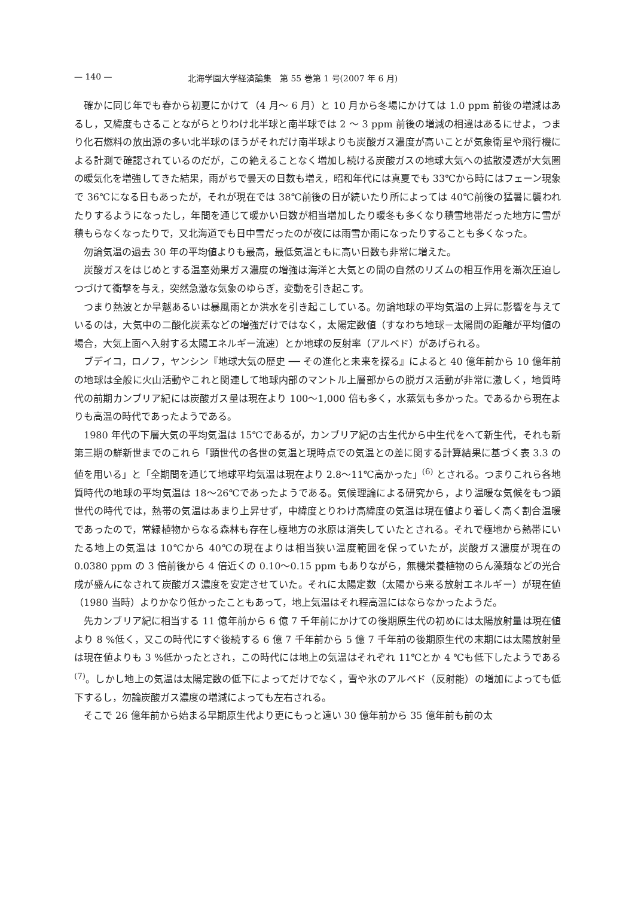— 140 — 北海学園大学経済論集　第 55 巻第 1 号(2007 年 6 月)
確かに同じ年でも春から初夏にかけて（4 月～ 6 月）と 10 月から冬場にかけては 1.0 ppm 前後の増減はあるし，又緯度もさることながらとりわけ北半球と南半球では 2 ～ 3 ppm 前後の増減の相違はあるにせよ，つまり化石燃料の放出源の多い北半球のほうがそれだけ南半球よりも炭酸ガス濃度が高いことが気象衛星や飛行機による計測で確認されているのだが，この絶えることなく増加し続ける炭酸ガスの地球大気への拡散浸透が大気圏の暖気化を増強してきた結果，雨がちで曇天の日数も増え，昭和年代には真夏でも 33℃から時にはフェーン現象で 36℃になる日もあったが，それが現在では 38℃前後の日が続いたり所によっては 40℃前後の猛暑に襲われたりするようになったし，年間を通じて暖かい日数が相当増加したり暖冬も多くなり積雪地帯だった地方に雪が積もらなくなったりで，又北海道でも日中雪だったのが夜には雨雪か雨になったりすることも多くなった。
勿論気温の過去 30 年の平均値よりも最高，最低気温ともに高い日数も非常に増えた。
炭酸ガスをはじめとする温室効果ガス濃度の増強は海洋と大気との間の自然のリズムの相互作用を漸次圧迫しつづけて衝撃を与え，突然急激な気象のゆらぎ，変動を引き起こす。
つまり熱波とか旱魃あるいは暴風雨とか洪水を引き起こしている。勿論地球の平均気温の上昇に影響を与えているのは，大気中の二酸化炭素などの増強だけではなく，太陽定数値（すなわち地球－太陽間の距離が平均値の場合，大気上面へ入射する太陽エネルギー流速）とか地球の反射率（アルベド）があげられる。
ブデイコ，ロノフ，ヤンシン『地球大気の歴史 ── その進化と未来を探る』によると 40 億年前から 10 億年前の地球は全般に火山活動やこれと関連して地球内部のマントル上層部からの脱ガス活動が非常に激しく，地質時代の前期カンブリア紀には炭酸ガス量は現在より 100～1,000 倍も多く，水蒸気も多かった。であるから現在よりも高温の時代であったようである。
1980 年代の下層大気の平均気温は 15℃であるが，カンブリア紀の古生代から中生代をへて新生代，それも新第三期の鮮新世までのこれら「顕世代の各世の気温と現時点での気温との差に関する計算結果に基づく表 3.3 の値を用いる」と「全期間を通じて地球平均気温は現在より 2.8～11℃高かった」<sup>(6)</sup> とされる。つまりこれら各地質時代の地球の平均気温は 18～26℃であったようである。気候理論による研究から，より温暖な気候をもつ顕世代の時代では，熱帯の気温はあまり上昇せず，中緯度とりわけ高緯度の気温は現在値より著しく高く割合温暖であったので，常緑植物からなる森林も存在し極地方の氷原は消失していたとされる。それで極地から熱帯にいたる地上の気温は 10℃から 40℃の現在よりは相当狭い温度範囲を保っていたが，炭酸ガス濃度が現在の 0.0380 ppm の 3 倍前後から 4 倍近くの 0.10～0.15 ppm もありながら，無機栄養植物のらん藻類などの光合成が盛んになされて炭酸ガス濃度を安定させていた。それに太陽定数（太陽から来る放射エネルギー）が現在値（1980 当時）よりかなり低かったこともあって，地上気温はそれ程高温にはならなかったようだ。
先カンブリア紀に相当する 11 億年前から 6 億 7 千年前にかけての後期原生代の初めには太陽放射量は現在値より 8 %低く，又この時代にすぐ後続する 6 億 7 千年前から 5 億 7 千年前の後期原生代の末期には太陽放射量は現在値よりも 3 %低かったとされ，この時代には地上の気温はそれぞれ 11℃とか 4 ℃も低下したようである<sup>(7)</sup>。しかし地上の気温は太陽定数の低下によってだけでなく，雪や氷のアルベド（反射能）の増加によっても低下するし，勿論炭酸ガス濃度の増減によっても左右される。
そこで 26 億年前から始まる早期原生代より更にもっと遠い 30 億年前から 35 億年前も前の太